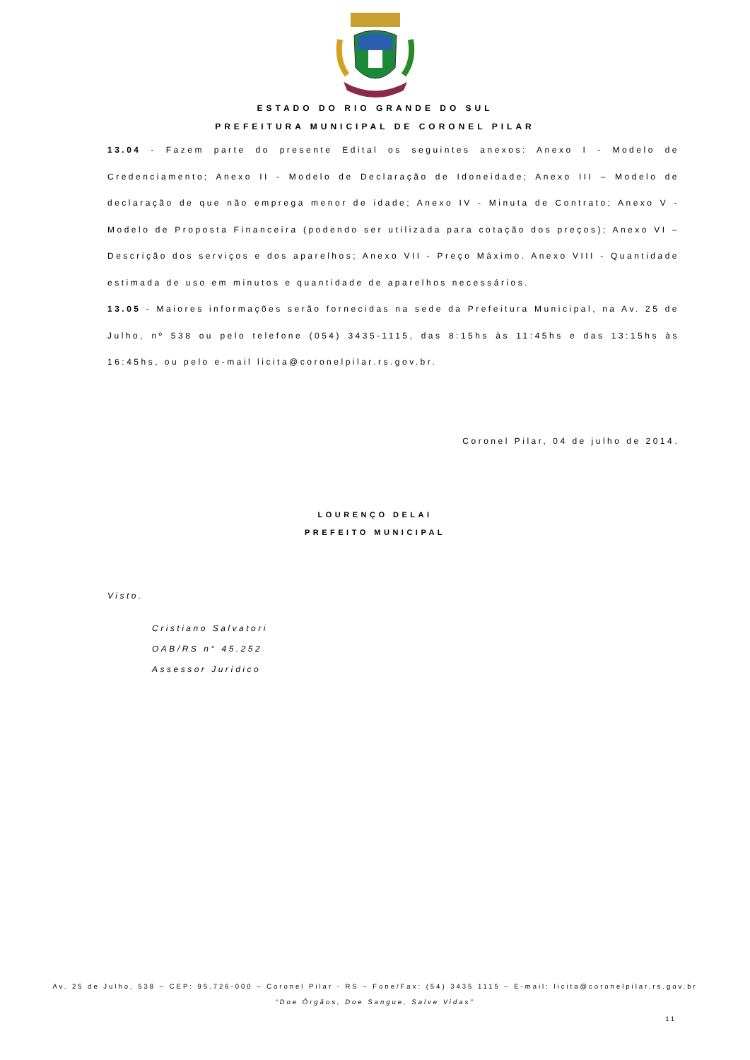ESTADO DO RIO GRANDE DO SUL
PREFEITURA MUNICIPAL DE CORONEL PILAR
13.04 - Fazem parte do presente Edital os seguintes anexos: Anexo I - Modelo de Credenciamento; Anexo II - Modelo de Declaração de Idoneidade; Anexo III – Modelo de declaração de que não emprega menor de idade; Anexo IV - Minuta de Contrato; Anexo V - Modelo de Proposta Financeira (podendo ser utilizada para cotação dos preços); Anexo VI – Descrição dos serviços e dos aparelhos; Anexo VII - Preço Máximo. Anexo VIII - Quantidade estimada de uso em minutos e quantidade de aparelhos necessários.
13.05 - Maiores informações serão fornecidas na sede da Prefeitura Municipal, na Av. 25 de Julho, nº 538 ou pelo telefone (054) 3435-1115, das 8:15hs às 11:45hs e das 13:15hs às 16:45hs, ou pelo e-mail licita@coronelpilar.rs.gov.br.
Coronel Pilar, 04 de julho de 2014.
LOURENÇO DELAI
PREFEITO MUNICIPAL
Visto.
Cristiano Salvatori
OAB/RS n° 45.252
Assessor Jurídico
Av. 25 de Julho, 538 – CEP: 95.726-000 – Coronel Pilar - RS – Fone/Fax: (54) 3435 1115 – E-mail: licita@coronelpilar.rs.gov.br
“Doe Órgãos, Doe Sangue, Salve Vidas”
11